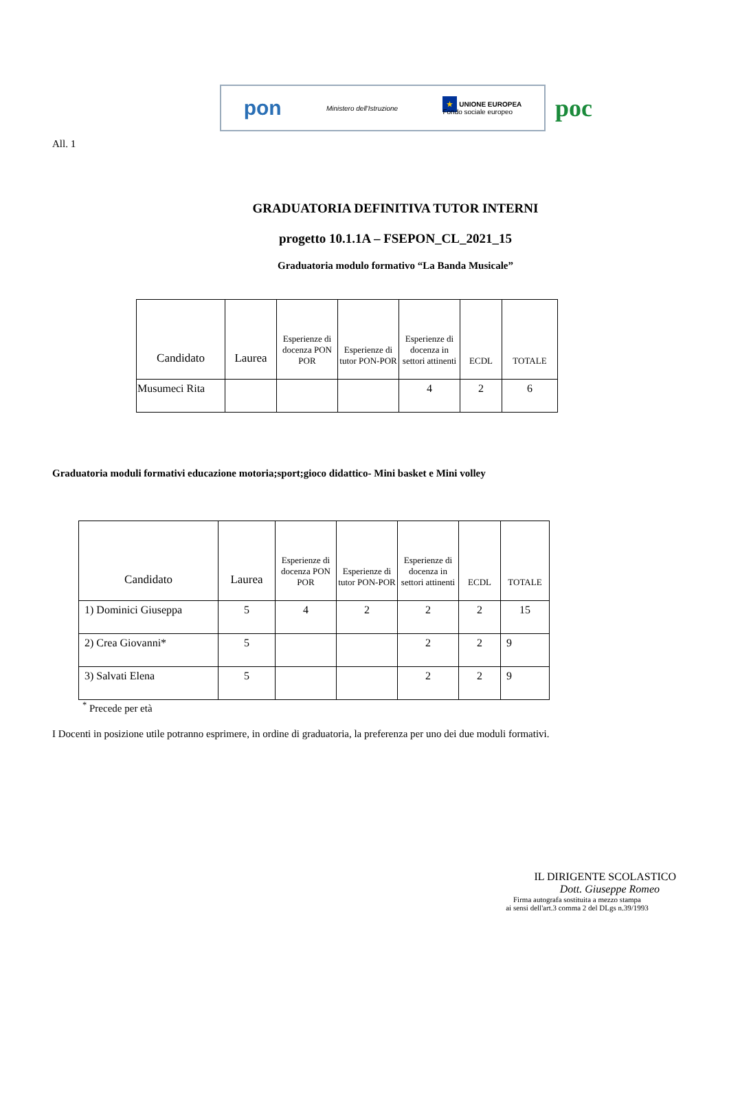pon Ministero dell'Istruzione ★ UNIONE EUROPEA
Fondo sociale europeo
poc
All. 1
GRADUATORIA DEFINITIVA TUTOR INTERNI
progetto 10.1.1A – FSEPON_CL_2021_15
Graduatoria modulo formativo “La Banda Musicale”
| Candidato | Laurea | Esperienze di docenza PON POR | Esperienze di tutor PON-POR | Esperienze di docenza in settori attinenti | ECDL | TOTALE |
| --- | --- | --- | --- | --- | --- | --- |
| Musumeci Rita | | | | 4 | 2 | 6 |
Graduatoria moduli formativi educazione motoria;sport;gioco didattico- Mini basket e Mini volley
| Candidato | Laurea | Esperienze di docenza PON POR | Esperienze di tutor PON-POR | Esperienze di docenza in settori attinenti | ECDL | TOTALE |
| --- | --- | --- | --- | --- | --- | --- |
| 1) Dominici Giuseppa | 5 | 4 | 2 | 2 | 2 | 15 |
| 2) Crea Giovanni* | 5 | | | 2 | 2 | 9 |
| 3) Salvati Elena | 5 | | | 2 | 2 | 9 |
<sup>*</sup> Precede per età
I Docenti in posizione utile potranno esprimere, in ordine di graduatoria, la preferenza per uno dei due moduli formativi.
IL DIRIGENTE SCOLASTICO
Dott. Giuseppe Romeo
Firma autografa sostituita a mezzo stampa
ai sensi dell'art.3 comma 2 del DLgs n.39/1993